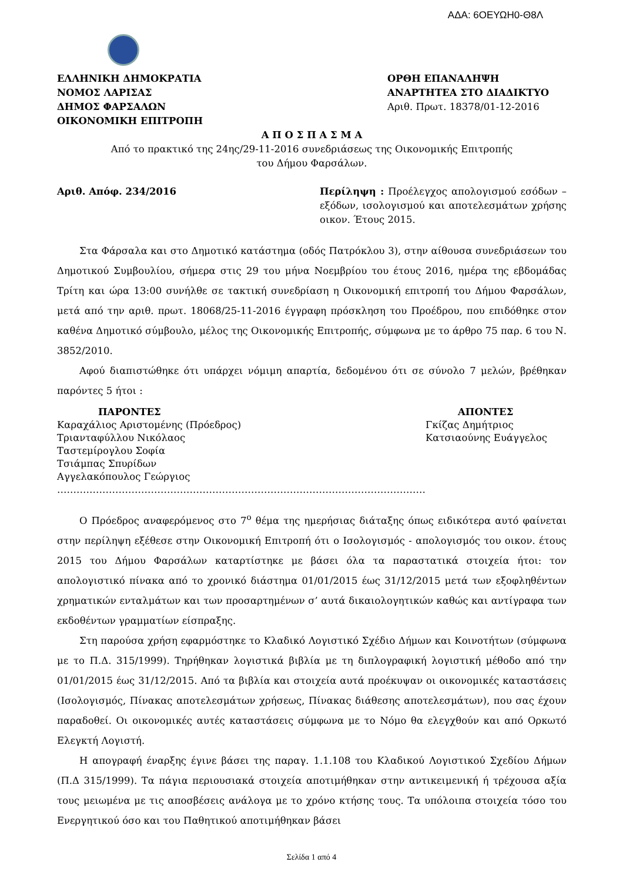ΑΔΑ: 6ΟΕΥΩΗ0-Θ8Λ
ΕΛΛΗΝΙΚΗ ΔΗΜΟΚΡΑΤΙΑ
ΝΟΜΟΣ ΛΑΡΙΣΑΣ
ΔΗΜΟΣ ΦΑΡΣΑΛΩΝ
ΟΙΚΟΝΟΜΙΚΗ ΕΠΙΤΡΟΠΗ
ΟΡΘΗ ΕΠΑΝΑΛΗΨΗ
ΑΝΑΡΤΗΤΕΑ ΣΤΟ ΔΙΑΔΙΚΤΥΟ
Αριθ. Πρωτ. 18378/01-12-2016
Α Π Ο Σ Π Α Σ Μ Α
Από το πρακτικό της 24ης/29-11-2016 συνεδριάσεως της Οικονομικής Επιτροπής
του Δήμου Φαρσάλων.
Αριθ. Απόφ. 234/2016 Περίληψη : Προέλεγχος απολογισμού εσόδων – εξόδων, ισολογισμού και αποτελεσμάτων χρήσης οικον. Έτους 2015.
Στα Φάρσαλα και στο Δημοτικό κατάστημα (οδός Πατρόκλου 3), στην αίθουσα συνεδριάσεων του Δημοτικού Συμβουλίου, σήμερα στις 29 του μήνα Νοεμβρίου του έτους 2016, ημέρα της εβδομάδας Τρίτη και ώρα 13:00 συνήλθε σε τακτική συνεδρίαση η Οικονομική επιτροπή του Δήμου Φαρσάλων, μετά από την αριθ. πρωτ. 18068/25-11-2016 έγγραφη πρόσκληση του Προέδρου, που επιδόθηκε στον καθένα Δημοτικό σύμβουλο, μέλος της Οικονομικής Επιτροπής, σύμφωνα με το άρθρο 75 παρ. 6 του Ν. 3852/2010.
Αφού διαπιστώθηκε ότι υπάρχει νόμιμη απαρτία, δεδομένου ότι σε σύνολο 7 μελών, βρέθηκαν παρόντες 5 ήτοι :
ΠΑΡΟΝΤΕΣ
Καραχάλιος Αριστομένης (Πρόεδρος)
Τριανταφύλλου Νικόλαος
Ταστεμίρογλου Σοφία
Τσιάμπας Σπυρίδων
Αγγελακόπουλος Γεώργιος
ΑΠΟΝΤΕΣ
Γκίζας Δημήτριος
Κατσιαούνης Ευάγγελος
……………………………………………………………………………………………………
Ο Πρόεδρος αναφερόμενος στο 7<sup>ο</sup> θέμα της ημερήσιας διάταξης όπως ειδικότερα αυτό φαίνεται στην περίληψη εξέθεσε στην Οικονομική Επιτροπή ότι ο Ισολογισμός - απολογισμός του οικον. έτους 2015 του Δήμου Φαρσάλων καταρτίστηκε με βάσει όλα τα παραστατικά στοιχεία ήτοι: τον απολογιστικό πίνακα από το χρονικό διάστημα 01/01/2015 έως 31/12/2015 μετά των εξοφληθέντων χρηματικών ενταλμάτων και των προσαρτημένων σ’ αυτά δικαιολογητικών καθώς και αντίγραφα των εκδοθέντων γραμματίων είσπραξης.
Στη παρούσα χρήση εφαρμόστηκε το Κλαδικό Λογιστικό Σχέδιο Δήμων και Κοινοτήτων (σύμφωνα με το Π.Δ. 315/1999). Τηρήθηκαν λογιστικά βιβλία με τη διπλογραφική λογιστική μέθοδο από την 01/01/2015 έως 31/12/2015. Από τα βιβλία και στοιχεία αυτά προέκυψαν οι οικονομικές καταστάσεις (Ισολογισμός, Πίνακας αποτελεσμάτων χρήσεως, Πίνακας διάθεσης αποτελεσμάτων), που σας έχουν παραδοθεί. Οι οικονομικές αυτές καταστάσεις σύμφωνα με το Νόμο θα ελεγχθούν και από Ορκωτό Ελεγκτή Λογιστή.
Η απογραφή έναρξης έγινε βάσει της παραγ. 1.1.108 του Κλαδικού Λογιστικού Σχεδίου Δήμων (Π.Δ 315/1999). Τα πάγια περιουσιακά στοιχεία αποτιμήθηκαν στην αντικειμενική ή τρέχουσα αξία τους μειωμένα με τις αποσβέσεις ανάλογα με το χρόνο κτήσης τους. Τα υπόλοιπα στοιχεία τόσο του Ενεργητικού όσο και του Παθητικού αποτιμήθηκαν βάσει
Σελίδα 1 από 4